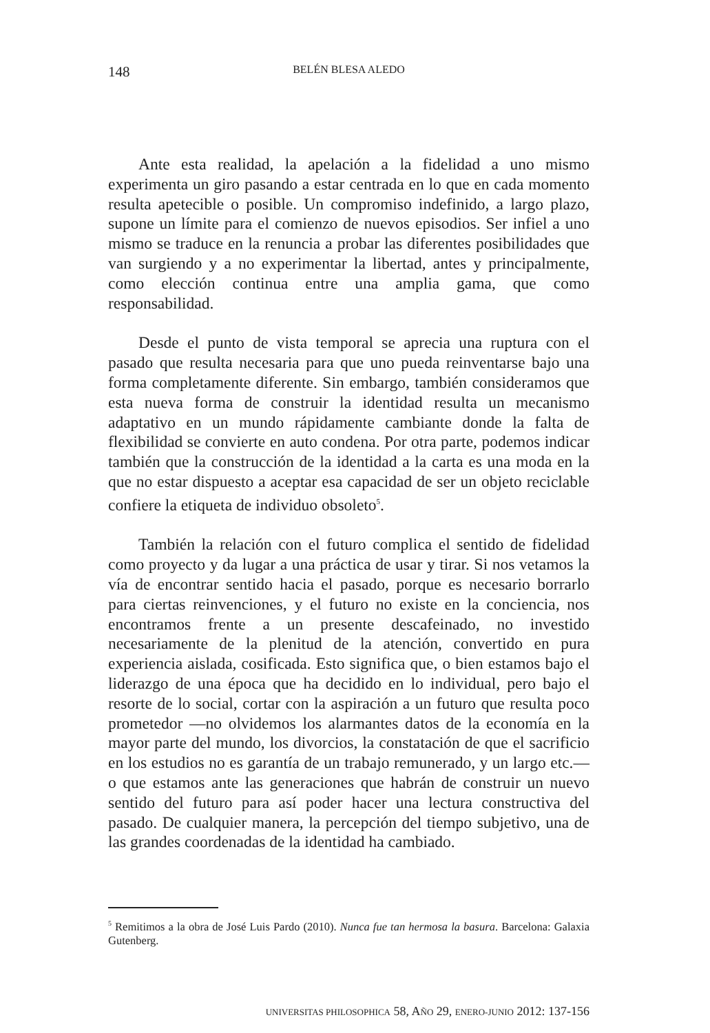148
BELÉN BLESA ALEDO
Ante esta realidad, la apelación a la fidelidad a uno mismo experimenta un giro pasando a estar centrada en lo que en cada momento resulta apetecible o posible. Un compromiso indefinido, a largo plazo, supone un límite para el comienzo de nuevos episodios. Ser infiel a uno mismo se traduce en la renuncia a probar las diferentes posibilidades que van surgiendo y a no experimentar la libertad, antes y principalmente, como elección continua entre una amplia gama, que como responsabilidad.
Desde el punto de vista temporal se aprecia una ruptura con el pasado que resulta necesaria para que uno pueda reinventarse bajo una forma completamente diferente. Sin embargo, también consideramos que esta nueva forma de construir la identidad resulta un mecanismo adaptativo en un mundo rápidamente cambiante donde la falta de flexibilidad se convierte en auto condena. Por otra parte, podemos indicar también que la construcción de la identidad a la carta es una moda en la que no estar dispuesto a aceptar esa capacidad de ser un objeto reciclable confiere la etiqueta de individuo obsoleto<sup>5</sup>.
También la relación con el futuro complica el sentido de fidelidad como proyecto y da lugar a una práctica de usar y tirar. Si nos vetamos la vía de encontrar sentido hacia el pasado, porque es necesario borrarlo para ciertas reinvenciones, y el futuro no existe en la conciencia, nos encontramos frente a un presente descafeinado, no investido necesariamente de la plenitud de la atención, convertido en pura experiencia aislada, cosificada. Esto significa que, o bien estamos bajo el liderazgo de una época que ha decidido en lo individual, pero bajo el resorte de lo social, cortar con la aspiración a un futuro que resulta poco prometedor —no olvidemos los alarmantes datos de la economía en la mayor parte del mundo, los divorcios, la constatación de que el sacrificio en los estudios no es garantía de un trabajo remunerado, y un largo etc.— o que estamos ante las generaciones que habrán de construir un nuevo sentido del futuro para así poder hacer una lectura constructiva del pasado. De cualquier manera, la percepción del tiempo subjetivo, una de las grandes coordenadas de la identidad ha cambiado.
<sup>5</sup> Remitimos a la obra de José Luis Pardo (2010). Nunca fue tan hermosa la basura. Barcelona: Galaxia Gutenberg.
UNIVERSITAS PHILOSOPHICA 58, AÑO 29, ENERO-JUNIO 2012: 137-156